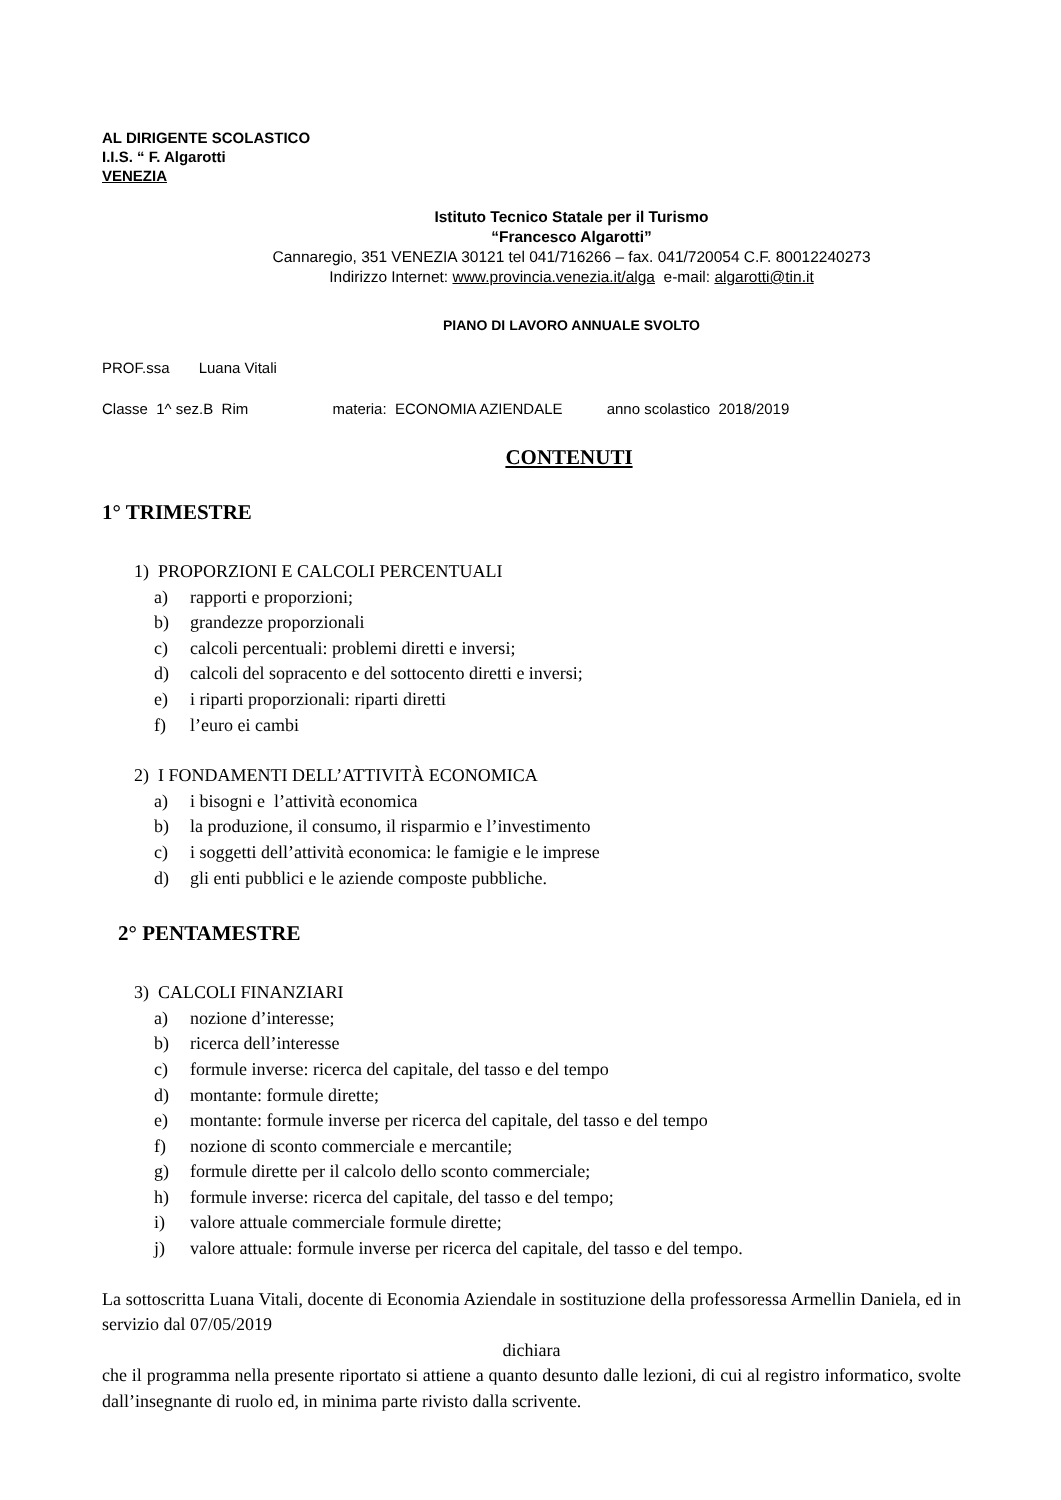AL DIRIGENTE SCOLASTICO
I.I.S. “ F. Algarotti
VENEZIA
Istituto Tecnico Statale per il Turismo
“Francesco Algarotti”
Cannaregio, 351 VENEZIA 30121 tel 041/716266 – fax. 041/720054 C.F. 80012240273
Indirizzo Internet: www.provincia.venezia.it/alga e-mail: algarotti@tin.it
PIANO DI LAVORO ANNUALE SVOLTO
PROF.ssa Luana Vitali
Classe 1^ sez.B Rim materia: ECONOMIA AZIENDALE anno scolastico 2018/2019
CONTENUTI
1° TRIMESTRE
1) PROPORZIONI E CALCOLI PERCENTUALI
a) rapporti e proporzioni;
b) grandezze proporzionali
c) calcoli percentuali: problemi diretti e inversi;
d) calcoli del sopracento e del sottocento diretti e inversi;
e) i riparti proporzionali: riparti diretti
f) l’euro ei cambi
2) I FONDAMENTI DELL’ATTIVITÀ ECONOMICA
a) i bisogni e l’attività economica
b) la produzione, il consumo, il risparmio e l’investimento
c) i soggetti dell’attività economica: le famigie e le imprese
d) gli enti pubblici e le aziende composte pubbliche.
2° PENTAMESTRE
3) CALCOLI FINANZIARI
a) nozione d’interesse;
b) ricerca dell’interesse
c) formule inverse: ricerca del capitale, del tasso e del tempo
d) montante: formule dirette;
e) montante: formule inverse per ricerca del capitale, del tasso e del tempo
f) nozione di sconto commerciale e mercantile;
g) formule dirette per il calcolo dello sconto commerciale;
h) formule inverse: ricerca del capitale, del tasso e del tempo;
i) valore attuale commerciale formule dirette;
j) valore attuale: formule inverse per ricerca del capitale, del tasso e del tempo.
La sottoscritta Luana Vitali, docente di Economia Aziendale in sostituzione della professoressa Armellin Daniela, ed in servizio dal 07/05/2019
dichiara
che il programma nella presente riportato si attiene a quanto desunto dalle lezioni, di cui al registro informatico, svolte dall’insegnante di ruolo ed, in minima parte rivisto dalla scrivente.